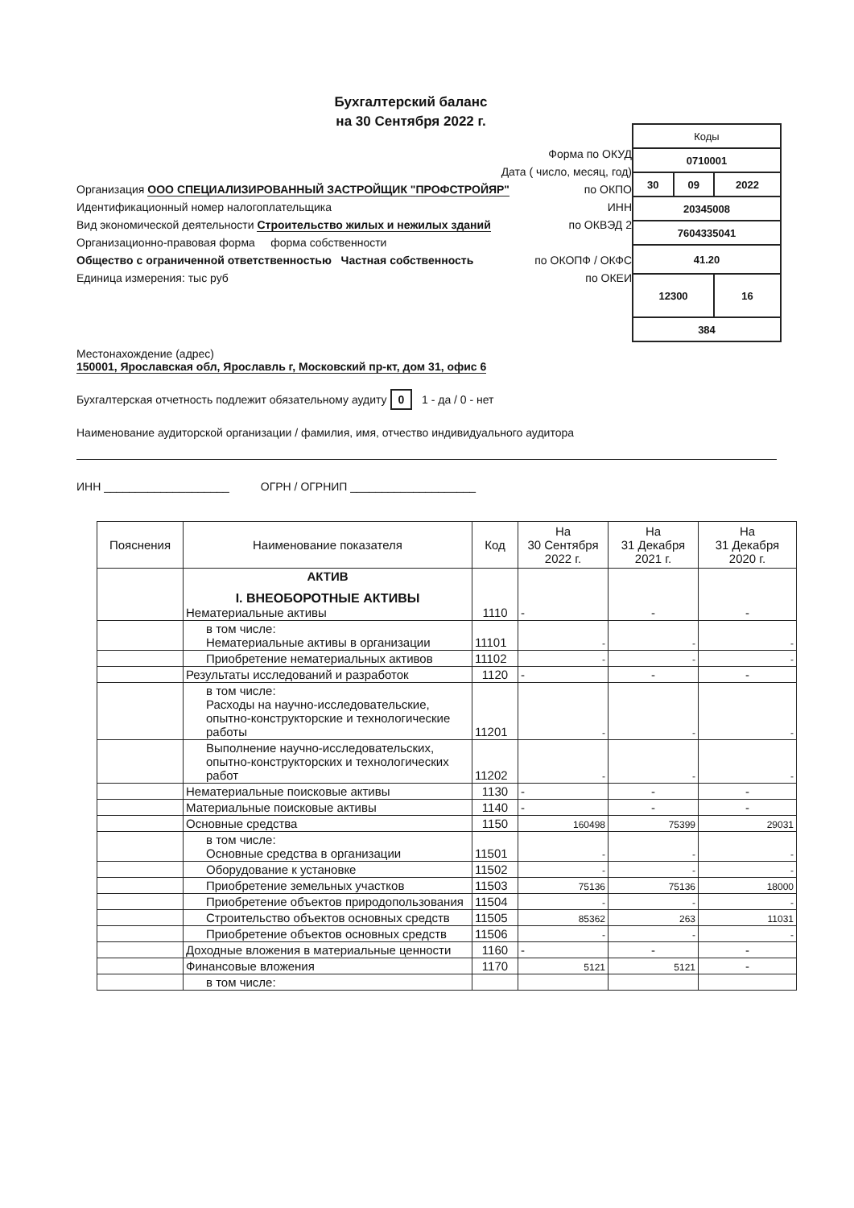Бухгалтерский баланс
на 30 Сентября 2022 г.
Форма по ОКУД
Дата ( число, месяц, год)
Организация ООО СПЕЦИАЛИЗИРОВАННЫЙ ЗАСТРОЙЩИК "ПРОФСТРОЙЯР" по ОКПО
Идентификационный номер налогоплательщика ИНН
Вид экономической деятельности Строительство жилых и нежилых зданий по ОКВЭД 2
Организационно-правовая форма форма собственности
Общество с ограниченной ответственностью Частная собственность по ОКОПФ / ОКФС
Единица измерения: тыс руб по ОКЕИ
| Коды | | |
| 0710001 | | |
| 30 | 09 | 2022 |
| 20345008 | | |
| 7604335041 | | |
| 41.20 | | |
| 12300 | | 16 |
| 384 | | |
Местонахождение (адрес)
150001, Ярославская обл, Ярославль г, Московский пр-кт, дом 31, офис 6
Бухгалтерская отчетность подлежит обязательному аудиту 0 1 - да / 0 - нет
Наименование аудиторской организации / фамилия, имя, отчество индивидуального аудитора
ИНН ____________________ ОГРН / ОГРНИП ____________________
| Пояснения | Наименование показателя | Код | На 30 Сентября 2022 г. | На 31 Декабря 2021 г. | На 31 Декабря 2020 г. |
| --- | --- | --- | --- | --- | --- |
| | АКТИВ I. ВНЕОБОРОТНЫЕ АКТИВЫ Нематериальные активы | 1110 | - | - | - |
| | в том числе: Нематериальные активы в организации | 11101 | - | - | - |
| | Приобретение нематериальных активов | 11102 | - | - | - |
| | Результаты исследований и разработок | 1120 | - | - | - |
| | в том числе: Расходы на научно-исследовательские, опытно-конструкторские и технологические работы | 11201 | - | - | - |
| | Выполнение научно-исследовательских, опытно-конструкторских и технологических работ | 11202 | - | - | - |
| | Нематериальные поисковые активы | 1130 | - | - | - |
| | Материальные поисковые активы | 1140 | - | - | - |
| | Основные средства | 1150 | 160498 | 75399 | 29031 |
| | в том числе: Основные средства в организации | 11501 | - | - | - |
| | Оборудование к установке | 11502 | - | - | - |
| | Приобретение земельных участков | 11503 | 75136 | 75136 | 18000 |
| | Приобретение объектов природопользования | 11504 | - | - | - |
| | Строительство объектов основных средств | 11505 | 85362 | 263 | 11031 |
| | Приобретение объектов основных средств | 11506 | - | - | - |
| | Доходные вложения в материальные ценности | 1160 | - | - | - |
| | Финансовые вложения | 1170 | 5121 | 5121 | - |
| | в том числе: | | | | |